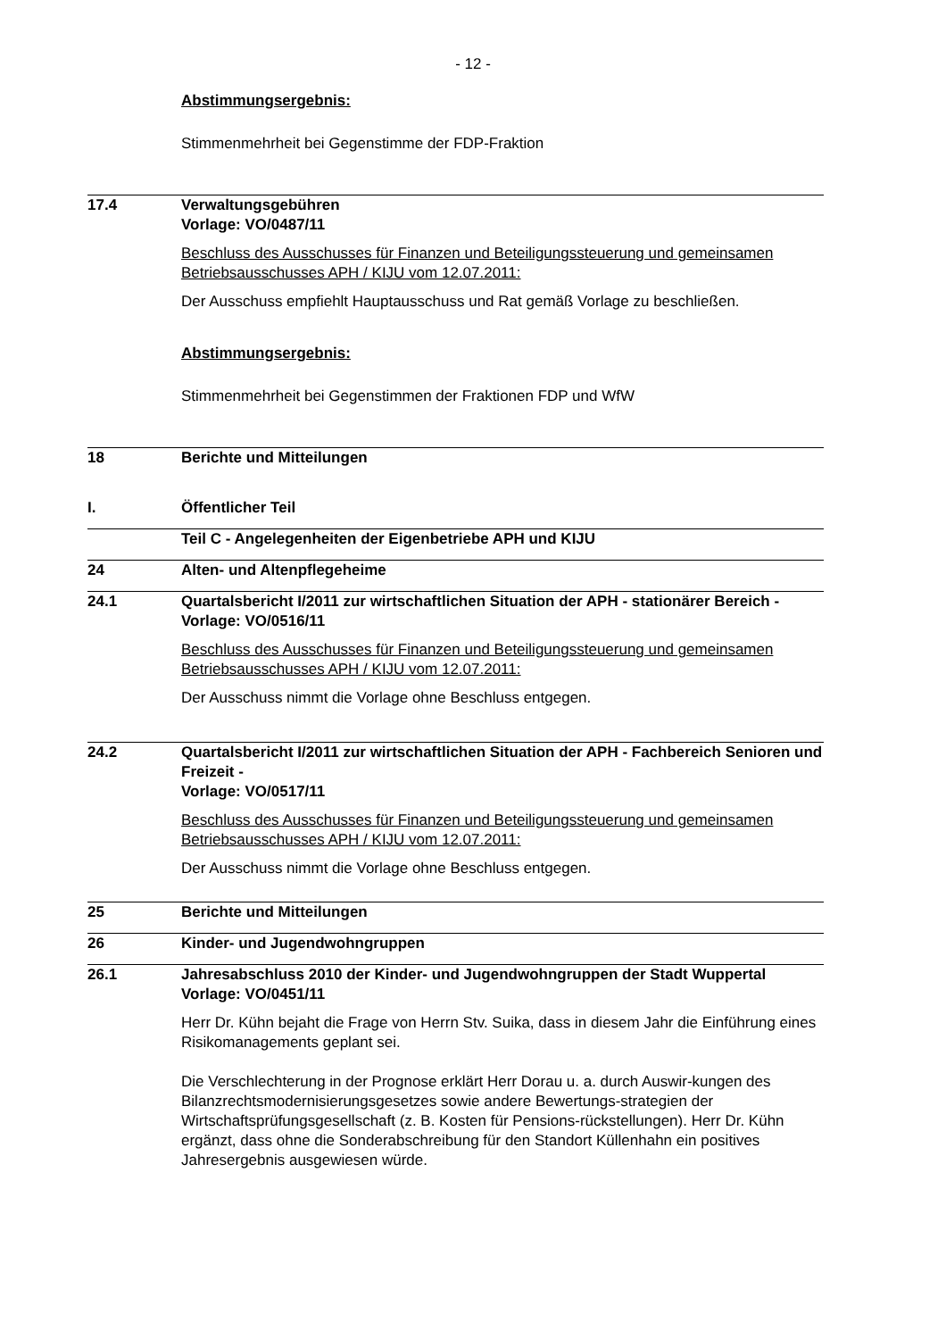- 12 -
Abstimmungsergebnis:
Stimmenmehrheit bei Gegenstimme der FDP-Fraktion
17.4 Verwaltungsgebühren
Vorlage: VO/0487/11
Beschluss des Ausschusses für Finanzen und Beteiligungssteuerung und gemeinsamen Betriebsausschusses APH / KIJU vom 12.07.2011:
Der Ausschuss empfiehlt Hauptausschuss und Rat gemäß Vorlage zu beschließen.
Abstimmungsergebnis:
Stimmenmehrheit bei Gegenstimmen der Fraktionen FDP und WfW
18 Berichte und Mitteilungen
I. Öffentlicher Teil
Teil C - Angelegenheiten der Eigenbetriebe APH und KIJU
24 Alten- und Altenpflegeheime
24.1 Quartalsbericht I/2011 zur wirtschaftlichen Situation der APH - stationärer Bereich -
Vorlage: VO/0516/11
Beschluss des Ausschusses für Finanzen und Beteiligungssteuerung und gemeinsamen Betriebsausschusses APH / KIJU vom 12.07.2011:
Der Ausschuss nimmt die Vorlage ohne Beschluss entgegen.
24.2 Quartalsbericht I/2011 zur wirtschaftlichen Situation der APH - Fachbereich Senioren und Freizeit -
Vorlage: VO/0517/11
Beschluss des Ausschusses für Finanzen und Beteiligungssteuerung und gemeinsamen Betriebsausschusses APH / KIJU vom 12.07.2011:
Der Ausschuss nimmt die Vorlage ohne Beschluss entgegen.
25 Berichte und Mitteilungen
26 Kinder- und Jugendwohngruppen
26.1 Jahresabschluss 2010 der Kinder- und Jugendwohngruppen der Stadt Wuppertal
Vorlage: VO/0451/11
Herr Dr. Kühn bejaht die Frage von Herrn Stv. Suika, dass in diesem Jahr die Einführung eines Risikomanagements geplant sei.
Die Verschlechterung in der Prognose erklärt Herr Dorau u. a. durch Auswir-kungen des Bilanzrechtsmodernisierungsgesetzes sowie andere Bewertungs-strategien der Wirtschaftsprüfungsgesellschaft (z. B. Kosten für Pensions-rückstellungen). Herr Dr. Kühn ergänzt, dass ohne die Sonderabschreibung für den Standort Küllenhahn ein positives Jahresergebnis ausgewiesen würde.